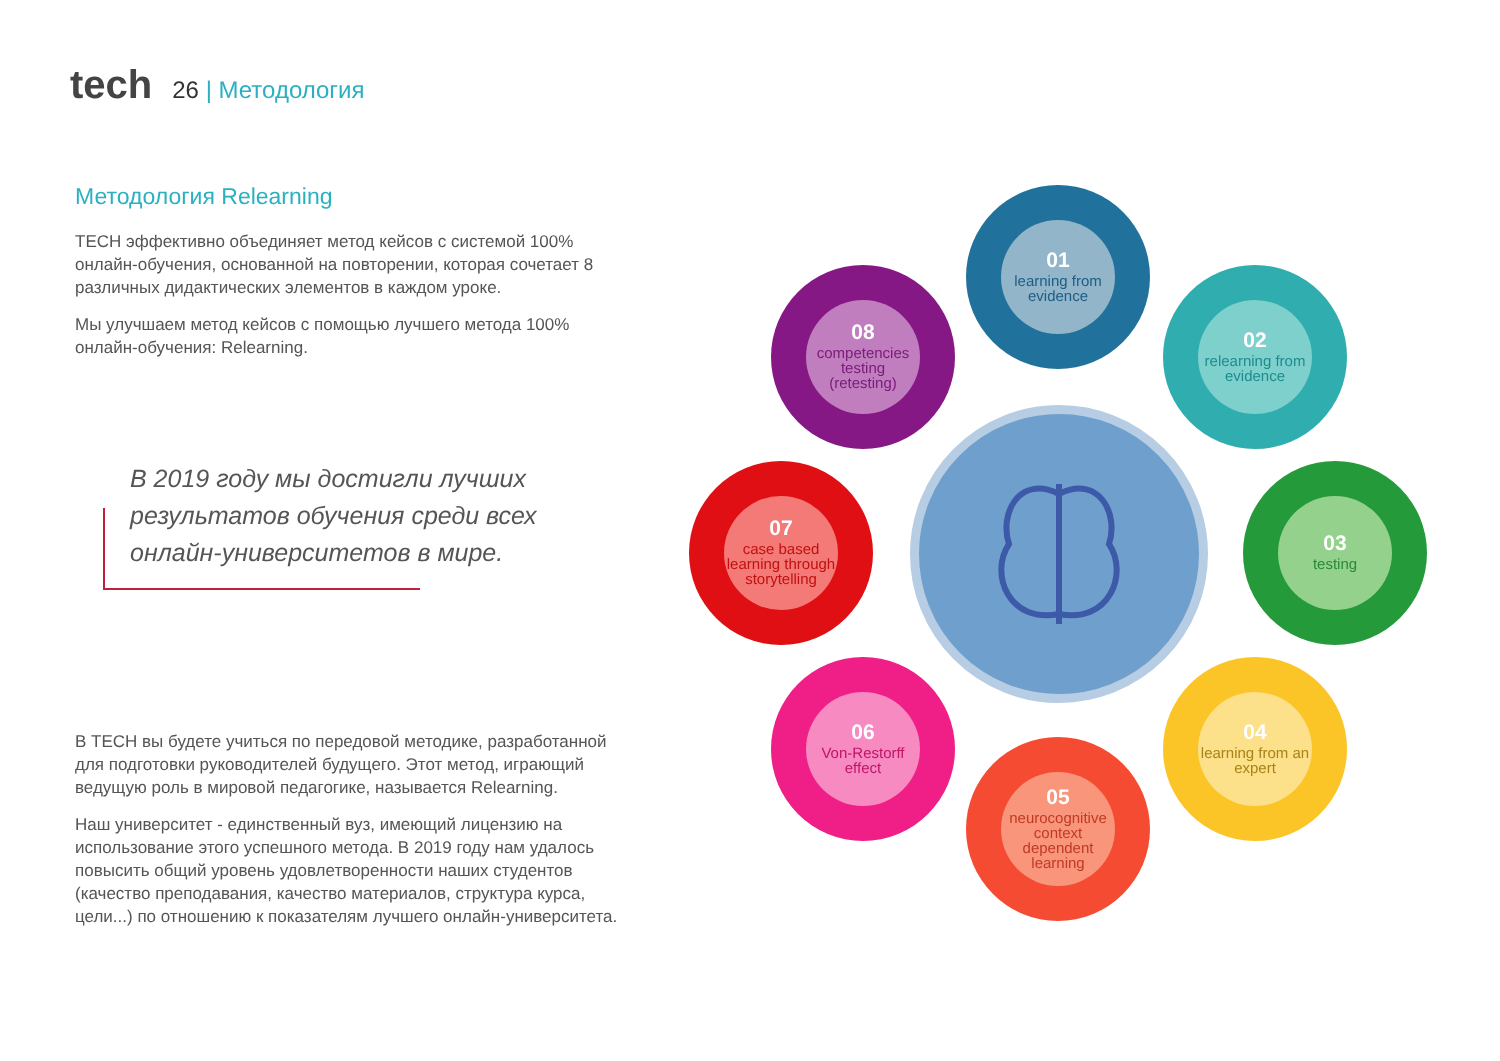tech
26 | Методология
Методология Relearning
TECH эффективно объединяет метод кейсов с системой 100% онлайн-обучения, основанной на повторении, которая сочетает 8 различных дидактических элементов в каждом уроке.
Мы улучшаем метод кейсов с помощью лучшего метода 100% онлайн-обучения: Relearning.
В 2019 году мы достигли лучших результатов обучения среди всех онлайн-университетов в мире.
В TECH вы будете учиться по передовой методике, разработанной для подготовки руководителей будущего. Этот метод, играющий ведущую роль в мировой педагогике, называется Relearning.
Наш университет - единственный вуз, имеющий лицензию на использование этого успешного метода. В 2019 году нам удалось повысить общий уровень удовлетворенности наших студентов (качество преподавания, качество материалов, структура курса, цели...) по отношению к показателям лучшего онлайн-университета.
01
learning from evidence
02
relearning from evidence
03
testing
04
learning from an expert
05
neurocognitive context dependent learning
06
Von-Restorff effect
07
case based learning through storytelling
08
competencies testing (retesting)